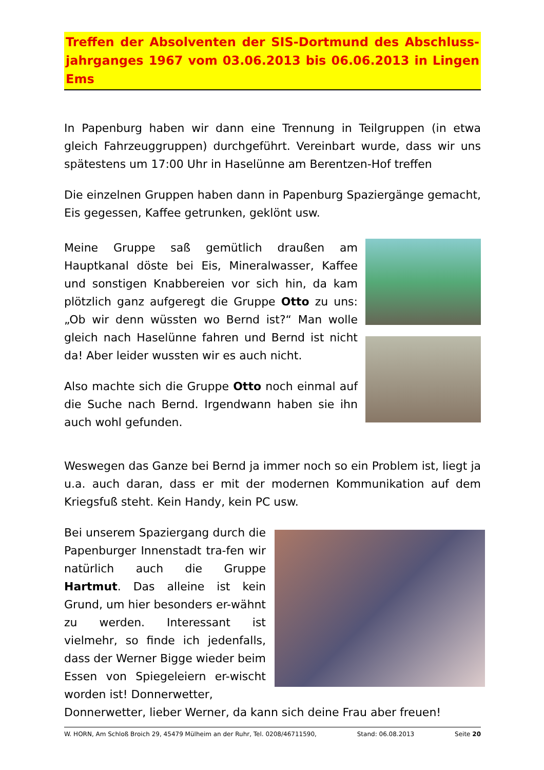Treffen der Absolventen der SIS-Dortmund des Abschluss-jahrganges 1967 vom 03.06.2013 bis 06.06.2013 in Lingen Ems
In Papenburg haben wir dann eine Trennung in Teilgruppen (in etwa gleich Fahrzeuggruppen) durchgeführt. Vereinbart wurde, dass wir uns spätestens um 17:00 Uhr in Haselünne am Berentzen-Hof treffen
Die einzelnen Gruppen haben dann in Papenburg Spaziergänge gemacht, Eis gegessen, Kaffee getrunken, geklönt usw.
Meine Gruppe saß gemütlich draußen am Hauptkanal döste bei Eis, Mineralwasser, Kaffee und sonstigen Knabbereien vor sich hin, da kam plötzlich ganz aufgeregt die Gruppe Otto zu uns: „Ob wir denn wüssten wo Bernd ist?“ Man wolle gleich nach Haselünne fahren und Bernd ist nicht da! Aber leider wussten wir es auch nicht.
Also machte sich die Gruppe Otto noch einmal auf die Suche nach Bernd. Irgendwann haben sie ihn auch wohl gefunden.
Weswegen das Ganze bei Bernd ja immer noch so ein Problem ist, liegt ja u.a. auch daran, dass er mit der modernen Kommunikation auf dem Kriegsfuß steht. Kein Handy, kein PC usw.
Bei unserem Spaziergang durch die Papenburger Innenstadt tra-fen wir natürlich auch die Gruppe Hartmut. Das alleine ist kein Grund, um hier besonders er-wähnt zu werden. Interessant ist vielmehr, so finde ich jedenfalls, dass der Werner Bigge wieder beim Essen von Spiegeleiern er-wischt worden ist! Donnerwetter,
Donnerwetter, lieber Werner, da kann sich deine Frau aber freuen!
W. HORN, Am Schloß Broich 29, 45479 Mülheim an der Ruhr, Tel. 0208/46711590, Stand: 06.08.2013 Seite 20